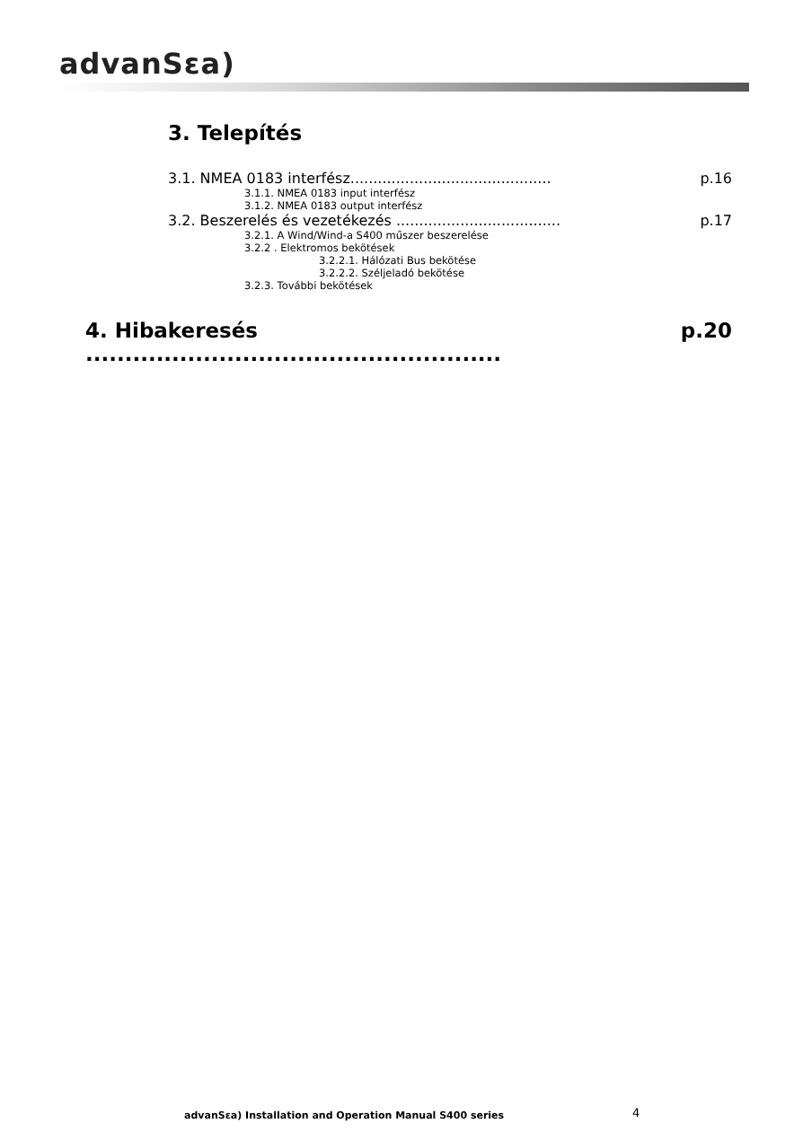advanSεa)
3. Telepítés
3.1. NMEA 0183 interfész............................................ p.16
3.1.1. NMEA 0183 input interfész
3.1.2. NMEA 0183 output interfész
3.2. Beszerelés és vezetékezés .................................... p.17
3.2.1. A Wind/Wind-a S400 műszer beszerelése
3.2.2 . Elektromos bekötések
3.2.2.1. Hálózati Bus bekötése
3.2.2.2. Széljeladó bekötése
3.2.3. További bekötések
4. Hibakeresés ..................................................... p.20
advanSεa) Installation and Operation Manual S400 series
4